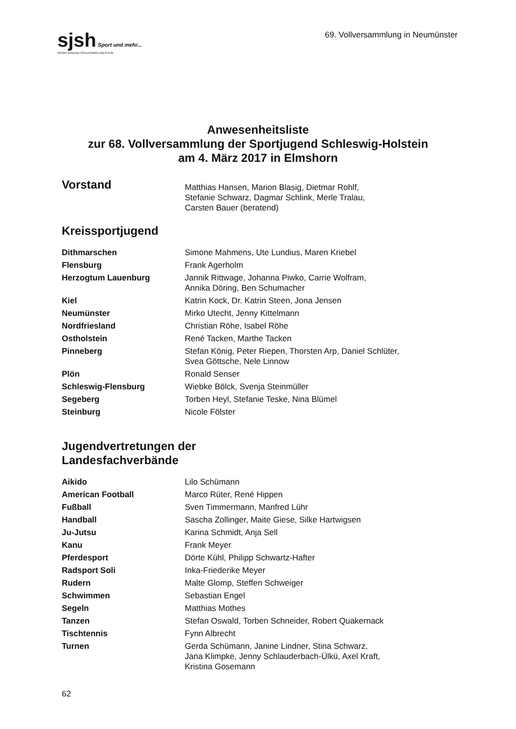sjsh Sport und mehr...
SPORTJUGEND SCHLESWIG-HOLSTEIN
69. Vollversammlung in Neumünster
Anwesenheitsliste
zur 68. Vollversammlung der Sportjugend Schleswig-Holstein
am 4. März 2017 in Elmshorn
Vorstand Matthias Hansen, Marion Blasig, Dietmar Rohlf,
Stefanie Schwarz, Dagmar Schlink, Merle Tralau,
Carsten Bauer (beratend)
Kreissportjugend
Dithmarschen Simone Mahmens, Ute Lundius, Maren Kriebel
Flensburg Frank Agerholm
Herzogtum Lauenburg Jannik Rittwage, Johanna Piwko, Carrie Wolfram,
Annika Döring, Ben Schumacher
Kiel Katrin Kock, Dr. Katrin Steen, Jona Jensen
Neumünster Mirko Utecht, Jenny Kittelmann
Nordfriesland Christian Röhe, Isabel Röhe
Ostholstein René Tacken, Marthe Tacken
Pinneberg Stefan König, Peter Riepen, Thorsten Arp, Daniel Schlüter,
Svea Göttsche, Nele Linnow
Plön Ronald Senser
Schleswig-Flensburg Wiebke Bölck, Svenja Steinmüller
Segeberg Torben Heyl, Stefanie Teske, Nina Blümel
Steinburg Nicole Fölster
Jugendvertretungen der
Landesfachverbände
Aikido Lilo Schümann
American Football Marco Rüter, René Hippen
Fußball Sven Timmermann, Manfred Lühr
Handball Sascha Zollinger, Maite Giese, Silke Hartwigsen
Ju-Jutsu Karina Schmidt, Anja Sell
Kanu Frank Meyer
Pferdesport Dörte Kühl, Philipp Schwartz-Hafter
Radsport Soli Inka-Friederike Meyer
Rudern Malte Glomp, Steffen Schweiger
Schwimmen Sebastian Engel
Segeln Matthias Mothes
Tanzen Stefan Oswald, Torben Schneider, Robert Quakernack
Tischtennis Fynn Albrecht
Turnen Gerda Schümann, Janine Lindner, Stina Schwarz,
Jana Klimpke, Jenny Schlauderbach-Ülkü, Axel Kraft,
Kristina Gosemann
62